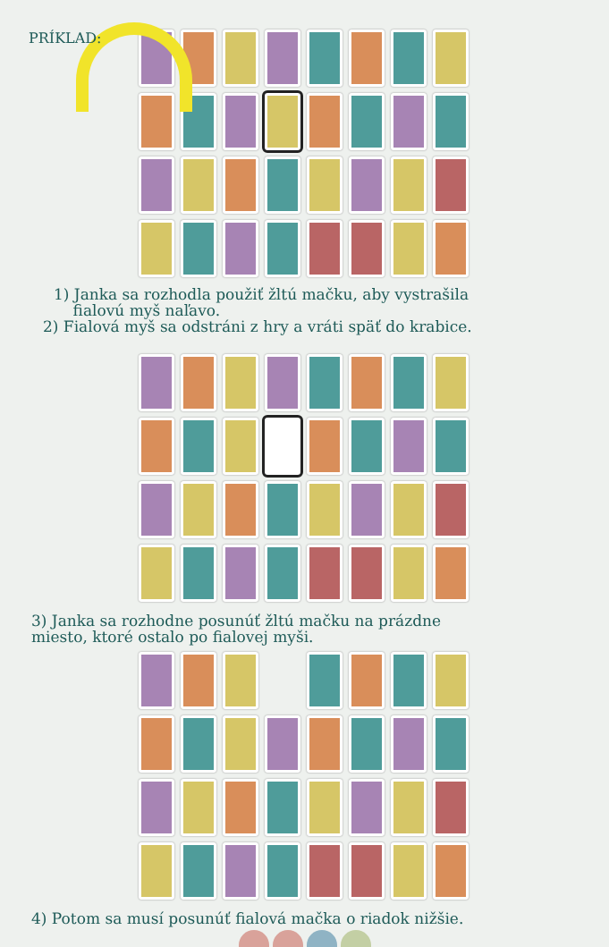PRÍKLAD:
1) Janka sa rozhodla použiť žltú mačku, aby vystrašila
fialovú myš naľavo.
2) Fialová myš sa odstráni z hry a vráti späť do krabice.
3) Janka sa rozhodne posunúť žltú mačku na prázdne
miesto, ktoré ostalo po fialovej myši.
4) Potom sa musí posunúť fialová mačka o riadok nižšie.